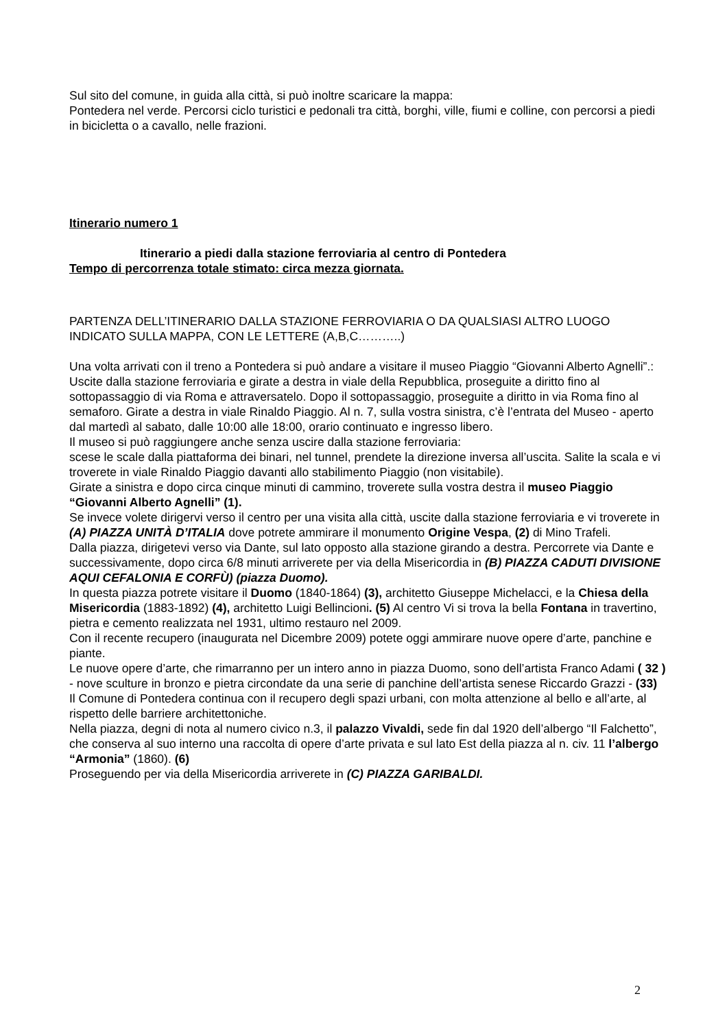Sul sito del comune, in guida alla città, si può inoltre scaricare la mappa:
Pontedera nel verde. Percorsi ciclo turistici e pedonali tra città, borghi, ville, fiumi e colline, con percorsi a piedi in bicicletta o a cavallo, nelle frazioni.
Itinerario numero 1
Itinerario a piedi dalla stazione ferroviaria al centro di Pontedera
Tempo di percorrenza totale stimato: circa mezza giornata.
PARTENZA DELL’ITINERARIO DALLA STAZIONE FERROVIARIA O DA QUALSIASI ALTRO LUOGO INDICATO SULLA MAPPA, CON LE LETTERE (A,B,C………..)
Una volta arrivati con il treno a Pontedera si può andare a visitare il museo Piaggio “Giovanni Alberto Agnelli”.:
Uscite dalla stazione ferroviaria e girate a destra in viale della Repubblica, proseguite a diritto fino al sottopassaggio di via Roma e attraversatelo. Dopo il sottopassaggio, proseguite a diritto in via Roma fino al semaforo. Girate a destra in viale Rinaldo Piaggio. Al n. 7, sulla vostra sinistra, c’è l’entrata del Museo - aperto dal martedì al sabato, dalle 10:00 alle 18:00, orario continuato e ingresso libero.
Il museo si può raggiungere anche senza uscire dalla stazione ferroviaria:
scese le scale dalla piattaforma dei binari, nel tunnel, prendete la direzione inversa all’uscita. Salite la scala e vi troverete in viale Rinaldo Piaggio davanti allo stabilimento Piaggio (non visitabile).
Girate a sinistra e dopo circa cinque minuti di cammino, troverete sulla vostra destra il museo Piaggio “Giovanni Alberto Agnelli” (1).
Se invece volete dirigervi verso il centro per una visita alla città, uscite dalla stazione ferroviaria e vi troverete in (A) PIAZZA UNITÀ D’ITALIA dove potrete ammirare il monumento Origine Vespa, (2) di Mino Trafeli.
Dalla piazza, dirigetevi verso via Dante, sul lato opposto alla stazione girando a destra. Percorrete via Dante e successivamente, dopo circa 6/8 minuti arriverete per via della Misericordia in (B) PIAZZA CADUTI DIVISIONE AQUI CEFALONIA E CORFÙ) (piazza Duomo).
In questa piazza potrete visitare il Duomo (1840-1864) (3), architetto Giuseppe Michelacci, e la Chiesa della Misericordia (1883-1892) (4), architetto Luigi Bellincioni. (5) Al centro Vi si trova la bella Fontana in travertino, pietra e cemento realizzata nel 1931, ultimo restauro nel 2009.
Con il recente recupero (inaugurata nel Dicembre 2009) potete oggi ammirare nuove opere d’arte, panchine e piante.
Le nuove opere d’arte, che rimarranno per un intero anno in piazza Duomo, sono dell’artista Franco Adami ( 32 ) - nove sculture in bronzo e pietra circondate da una serie di panchine dell’artista senese Riccardo Grazzi - (33)
Il Comune di Pontedera continua con il recupero degli spazi urbani, con molta attenzione al bello e all’arte, al rispetto delle barriere architettoniche.
Nella piazza, degni di nota al numero civico n.3, il palazzo Vivaldi, sede fin dal 1920 dell’albergo “Il Falchetto”, che conserva al suo interno una raccolta di opere d’arte privata e sul lato Est della piazza al n. civ. 11 l’albergo “Armonia” (1860). (6)
Proseguendo per via della Misericordia arriverete in (C) PIAZZA GARIBALDI.
2